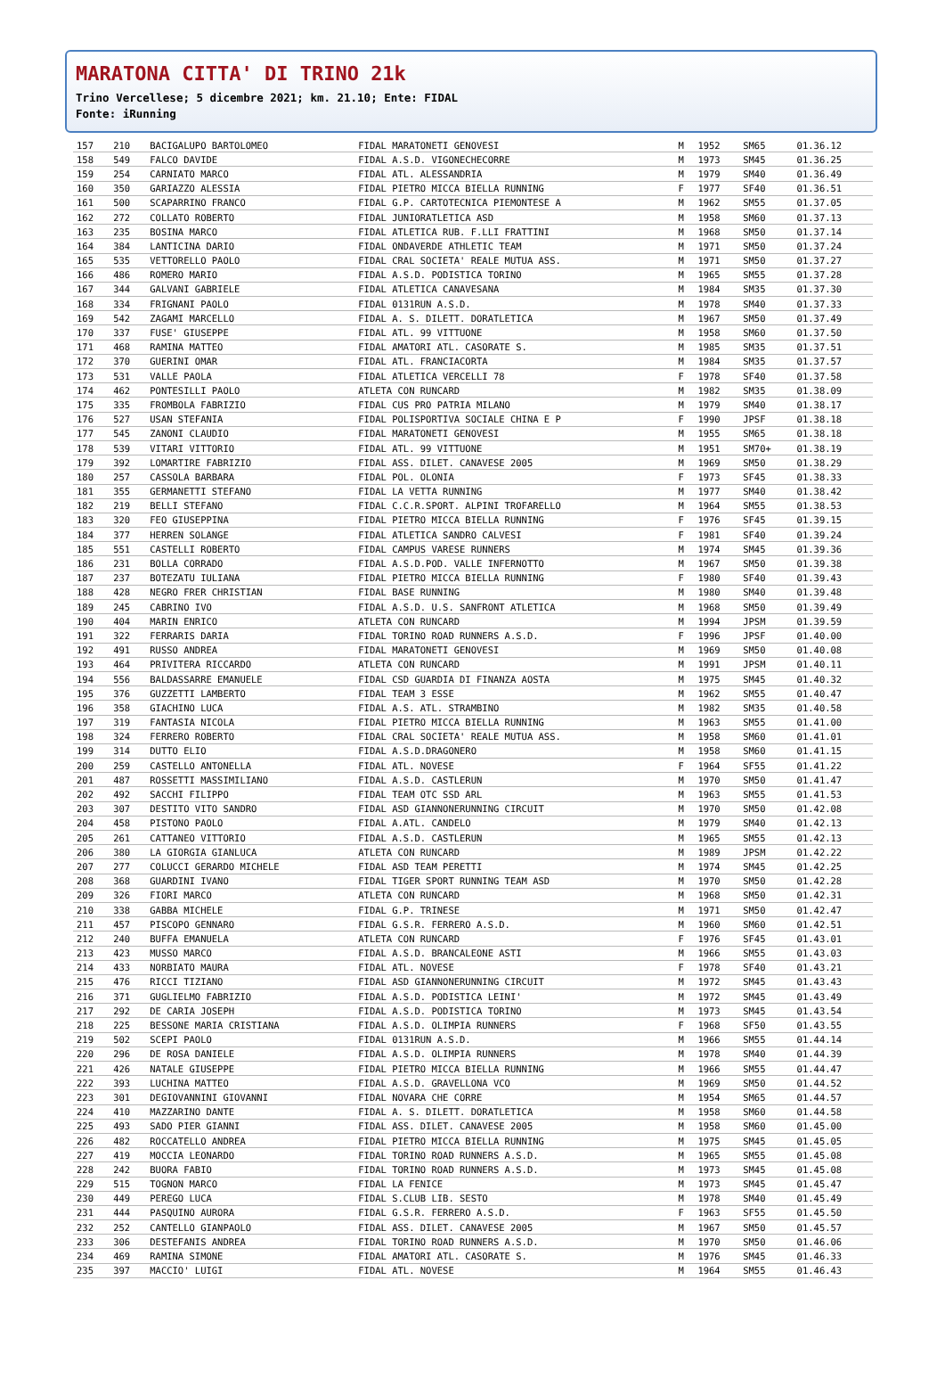MARATONA CITTA' DI TRINO 21k
Trino Vercellese; 5 dicembre 2021; km. 21.10; Ente: FIDAL
Fonte: iRunning
| 157 | 210 | BACIGALUPO BARTOLOMEO | FIDAL MARATONETI GENOVESI | M | 1952 | SM65 | 01.36.12 |
| 158 | 549 | FALCO DAVIDE | FIDAL A.S.D. VIGONECHECORRE | M | 1973 | SM45 | 01.36.25 |
| 159 | 254 | CARNIATO MARCO | FIDAL ATL. ALESSANDRIA | M | 1979 | SM40 | 01.36.49 |
| 160 | 350 | GARIAZZO ALESSIA | FIDAL PIETRO MICCA BIELLA RUNNING | F | 1977 | SF40 | 01.36.51 |
| 161 | 500 | SCAPARRINO FRANCO | FIDAL G.P. CARTOTECNICA PIEMONTESE A | M | 1962 | SM55 | 01.37.05 |
| 162 | 272 | COLLATO ROBERTO | FIDAL JUNIORATLETICA ASD | M | 1958 | SM60 | 01.37.13 |
| 163 | 235 | BOSINA MARCO | FIDAL ATLETICA RUB. F.LLI FRATTINI | M | 1968 | SM50 | 01.37.14 |
| 164 | 384 | LANTICINA DARIO | FIDAL ONDAVERDE ATHLETIC TEAM | M | 1971 | SM50 | 01.37.24 |
| 165 | 535 | VETTORELLO PAOLO | FIDAL CRAL SOCIETA' REALE MUTUA ASS. | M | 1971 | SM50 | 01.37.27 |
| 166 | 486 | ROMERO MARIO | FIDAL A.S.D. PODISTICA TORINO | M | 1965 | SM55 | 01.37.28 |
| 167 | 344 | GALVANI GABRIELE | FIDAL ATLETICA CANAVESANA | M | 1984 | SM35 | 01.37.30 |
| 168 | 334 | FRIGNANI PAOLO | FIDAL 0131RUN A.S.D. | M | 1978 | SM40 | 01.37.33 |
| 169 | 542 | ZAGAMI MARCELLO | FIDAL A. S. DILETT. DORATLETICA | M | 1967 | SM50 | 01.37.49 |
| 170 | 337 | FUSE' GIUSEPPE | FIDAL ATL. 99 VITTUONE | M | 1958 | SM60 | 01.37.50 |
| 171 | 468 | RAMINA MATTEO | FIDAL AMATORI ATL. CASORATE S. | M | 1985 | SM35 | 01.37.51 |
| 172 | 370 | GUERINI OMAR | FIDAL ATL. FRANCIACORTA | M | 1984 | SM35 | 01.37.57 |
| 173 | 531 | VALLE PAOLA | FIDAL ATLETICA VERCELLI 78 | F | 1978 | SF40 | 01.37.58 |
| 174 | 462 | PONTESILLI PAOLO | ATLETA CON RUNCARD | M | 1982 | SM35 | 01.38.09 |
| 175 | 335 | FROMBOLA FABRIZIO | FIDAL CUS PRO PATRIA MILANO | M | 1979 | SM40 | 01.38.17 |
| 176 | 527 | USAN STEFANIA | FIDAL POLISPORTIVA SOCIALE CHINA E P | F | 1990 | JPSF | 01.38.18 |
| 177 | 545 | ZANONI CLAUDIO | FIDAL MARATONETI GENOVESI | M | 1955 | SM65 | 01.38.18 |
| 178 | 539 | VITARI VITTORIO | FIDAL ATL. 99 VITTUONE | M | 1951 | SM70+ | 01.38.19 |
| 179 | 392 | LOMARTIRE FABRIZIO | FIDAL ASS. DILET. CANAVESE 2005 | M | 1969 | SM50 | 01.38.29 |
| 180 | 257 | CASSOLA BARBARA | FIDAL POL. OLONIA | F | 1973 | SF45 | 01.38.33 |
| 181 | 355 | GERMANETTI STEFANO | FIDAL LA VETTA RUNNING | M | 1977 | SM40 | 01.38.42 |
| 182 | 219 | BELLI STEFANO | FIDAL C.C.R.SPORT. ALPINI TROFARELLO | M | 1964 | SM55 | 01.38.53 |
| 183 | 320 | FEO GIUSEPPINA | FIDAL PIETRO MICCA BIELLA RUNNING | F | 1976 | SF45 | 01.39.15 |
| 184 | 377 | HERREN SOLANGE | FIDAL ATLETICA SANDRO CALVESI | F | 1981 | SF40 | 01.39.24 |
| 185 | 551 | CASTELLI ROBERTO | FIDAL CAMPUS VARESE RUNNERS | M | 1974 | SM45 | 01.39.36 |
| 186 | 231 | BOLLA CORRADO | FIDAL A.S.D.POD. VALLE INFERNOTTO | M | 1967 | SM50 | 01.39.38 |
| 187 | 237 | BOTEZATU IULIANA | FIDAL PIETRO MICCA BIELLA RUNNING | F | 1980 | SF40 | 01.39.43 |
| 188 | 428 | NEGRO FRER CHRISTIAN | FIDAL BASE RUNNING | M | 1980 | SM40 | 01.39.48 |
| 189 | 245 | CABRINO IVO | FIDAL A.S.D. U.S. SANFRONT ATLETICA | M | 1968 | SM50 | 01.39.49 |
| 190 | 404 | MARIN ENRICO | ATLETA CON RUNCARD | M | 1994 | JPSM | 01.39.59 |
| 191 | 322 | FERRARIS DARIA | FIDAL TORINO ROAD RUNNERS A.S.D. | F | 1996 | JPSF | 01.40.00 |
| 192 | 491 | RUSSO ANDREA | FIDAL MARATONETI GENOVESI | M | 1969 | SM50 | 01.40.08 |
| 193 | 464 | PRIVITERA RICCARDO | ATLETA CON RUNCARD | M | 1991 | JPSM | 01.40.11 |
| 194 | 556 | BALDASSARRE EMANUELE | FIDAL CSD GUARDIA DI FINANZA AOSTA | M | 1975 | SM45 | 01.40.32 |
| 195 | 376 | GUZZETTI LAMBERTO | FIDAL TEAM 3 ESSE | M | 1962 | SM55 | 01.40.47 |
| 196 | 358 | GIACHINO LUCA | FIDAL A.S. ATL. STRAMBINO | M | 1982 | SM35 | 01.40.58 |
| 197 | 319 | FANTASIA NICOLA | FIDAL PIETRO MICCA BIELLA RUNNING | M | 1963 | SM55 | 01.41.00 |
| 198 | 324 | FERRERO ROBERTO | FIDAL CRAL SOCIETA' REALE MUTUA ASS. | M | 1958 | SM60 | 01.41.01 |
| 199 | 314 | DUTTO ELIO | FIDAL A.S.D.DRAGONERO | M | 1958 | SM60 | 01.41.15 |
| 200 | 259 | CASTELLO ANTONELLA | FIDAL ATL. NOVESE | F | 1964 | SF55 | 01.41.22 |
| 201 | 487 | ROSSETTI MASSIMILIANO | FIDAL A.S.D. CASTLERUN | M | 1970 | SM50 | 01.41.47 |
| 202 | 492 | SACCHI FILIPPO | FIDAL TEAM OTC SSD ARL | M | 1963 | SM55 | 01.41.53 |
| 203 | 307 | DESTITO VITO SANDRO | FIDAL ASD GIANNONERUNNING CIRCUIT | M | 1970 | SM50 | 01.42.08 |
| 204 | 458 | PISTONO PAOLO | FIDAL A.ATL. CANDELO | M | 1979 | SM40 | 01.42.13 |
| 205 | 261 | CATTANEO VITTORIO | FIDAL A.S.D. CASTLERUN | M | 1965 | SM55 | 01.42.13 |
| 206 | 380 | LA GIORGIA GIANLUCA | ATLETA CON RUNCARD | M | 1989 | JPSM | 01.42.22 |
| 207 | 277 | COLUCCI GERARDO MICHELE | FIDAL ASD TEAM PERETTI | M | 1974 | SM45 | 01.42.25 |
| 208 | 368 | GUARDINI IVANO | FIDAL TIGER SPORT RUNNING TEAM ASD | M | 1970 | SM50 | 01.42.28 |
| 209 | 326 | FIORI MARCO | ATLETA CON RUNCARD | M | 1968 | SM50 | 01.42.31 |
| 210 | 338 | GABBA MICHELE | FIDAL G.P. TRINESE | M | 1971 | SM50 | 01.42.47 |
| 211 | 457 | PISCOPO GENNARO | FIDAL G.S.R. FERRERO A.S.D. | M | 1960 | SM60 | 01.42.51 |
| 212 | 240 | BUFFA EMANUELA | ATLETA CON RUNCARD | F | 1976 | SF45 | 01.43.01 |
| 213 | 423 | MUSSO MARCO | FIDAL A.S.D. BRANCALEONE ASTI | M | 1966 | SM55 | 01.43.03 |
| 214 | 433 | NORBIATO MAURA | FIDAL ATL. NOVESE | F | 1978 | SF40 | 01.43.21 |
| 215 | 476 | RICCI TIZIANO | FIDAL ASD GIANNONERUNNING CIRCUIT | M | 1972 | SM45 | 01.43.43 |
| 216 | 371 | GUGLIELMO FABRIZIO | FIDAL A.S.D. PODISTICA LEINI' | M | 1972 | SM45 | 01.43.49 |
| 217 | 292 | DE CARIA JOSEPH | FIDAL A.S.D. PODISTICA TORINO | M | 1973 | SM45 | 01.43.54 |
| 218 | 225 | BESSONE MARIA CRISTIANA | FIDAL A.S.D. OLIMPIA RUNNERS | F | 1968 | SF50 | 01.43.55 |
| 219 | 502 | SCEPI PAOLO | FIDAL 0131RUN A.S.D. | M | 1966 | SM55 | 01.44.14 |
| 220 | 296 | DE ROSA DANIELE | FIDAL A.S.D. OLIMPIA RUNNERS | M | 1978 | SM40 | 01.44.39 |
| 221 | 426 | NATALE GIUSEPPE | FIDAL PIETRO MICCA BIELLA RUNNING | M | 1966 | SM55 | 01.44.47 |
| 222 | 393 | LUCHINA MATTEO | FIDAL A.S.D. GRAVELLONA VCO | M | 1969 | SM50 | 01.44.52 |
| 223 | 301 | DEGIOVANNINI GIOVANNI | FIDAL NOVARA CHE CORRE | M | 1954 | SM65 | 01.44.57 |
| 224 | 410 | MAZZARINO DANTE | FIDAL A. S. DILETT. DORATLETICA | M | 1958 | SM60 | 01.44.58 |
| 225 | 493 | SADO PIER GIANNI | FIDAL ASS. DILET. CANAVESE 2005 | M | 1958 | SM60 | 01.45.00 |
| 226 | 482 | ROCCATELLO ANDREA | FIDAL PIETRO MICCA BIELLA RUNNING | M | 1975 | SM45 | 01.45.05 |
| 227 | 419 | MOCCIA LEONARDO | FIDAL TORINO ROAD RUNNERS A.S.D. | M | 1965 | SM55 | 01.45.08 |
| 228 | 242 | BUORA FABIO | FIDAL TORINO ROAD RUNNERS A.S.D. | M | 1973 | SM45 | 01.45.08 |
| 229 | 515 | TOGNON MARCO | FIDAL LA FENICE | M | 1973 | SM45 | 01.45.47 |
| 230 | 449 | PEREGO LUCA | FIDAL S.CLUB LIB. SESTO | M | 1978 | SM40 | 01.45.49 |
| 231 | 444 | PASQUINO AURORA | FIDAL G.S.R. FERRERO A.S.D. | F | 1963 | SF55 | 01.45.50 |
| 232 | 252 | CANTELLO GIANPAOLO | FIDAL ASS. DILET. CANAVESE 2005 | M | 1967 | SM50 | 01.45.57 |
| 233 | 306 | DESTEFANIS ANDREA | FIDAL TORINO ROAD RUNNERS A.S.D. | M | 1970 | SM50 | 01.46.06 |
| 234 | 469 | RAMINA SIMONE | FIDAL AMATORI ATL. CASORATE S. | M | 1976 | SM45 | 01.46.33 |
| 235 | 397 | MACCIO' LUIGI | FIDAL ATL. NOVESE | M | 1964 | SM55 | 01.46.43 |